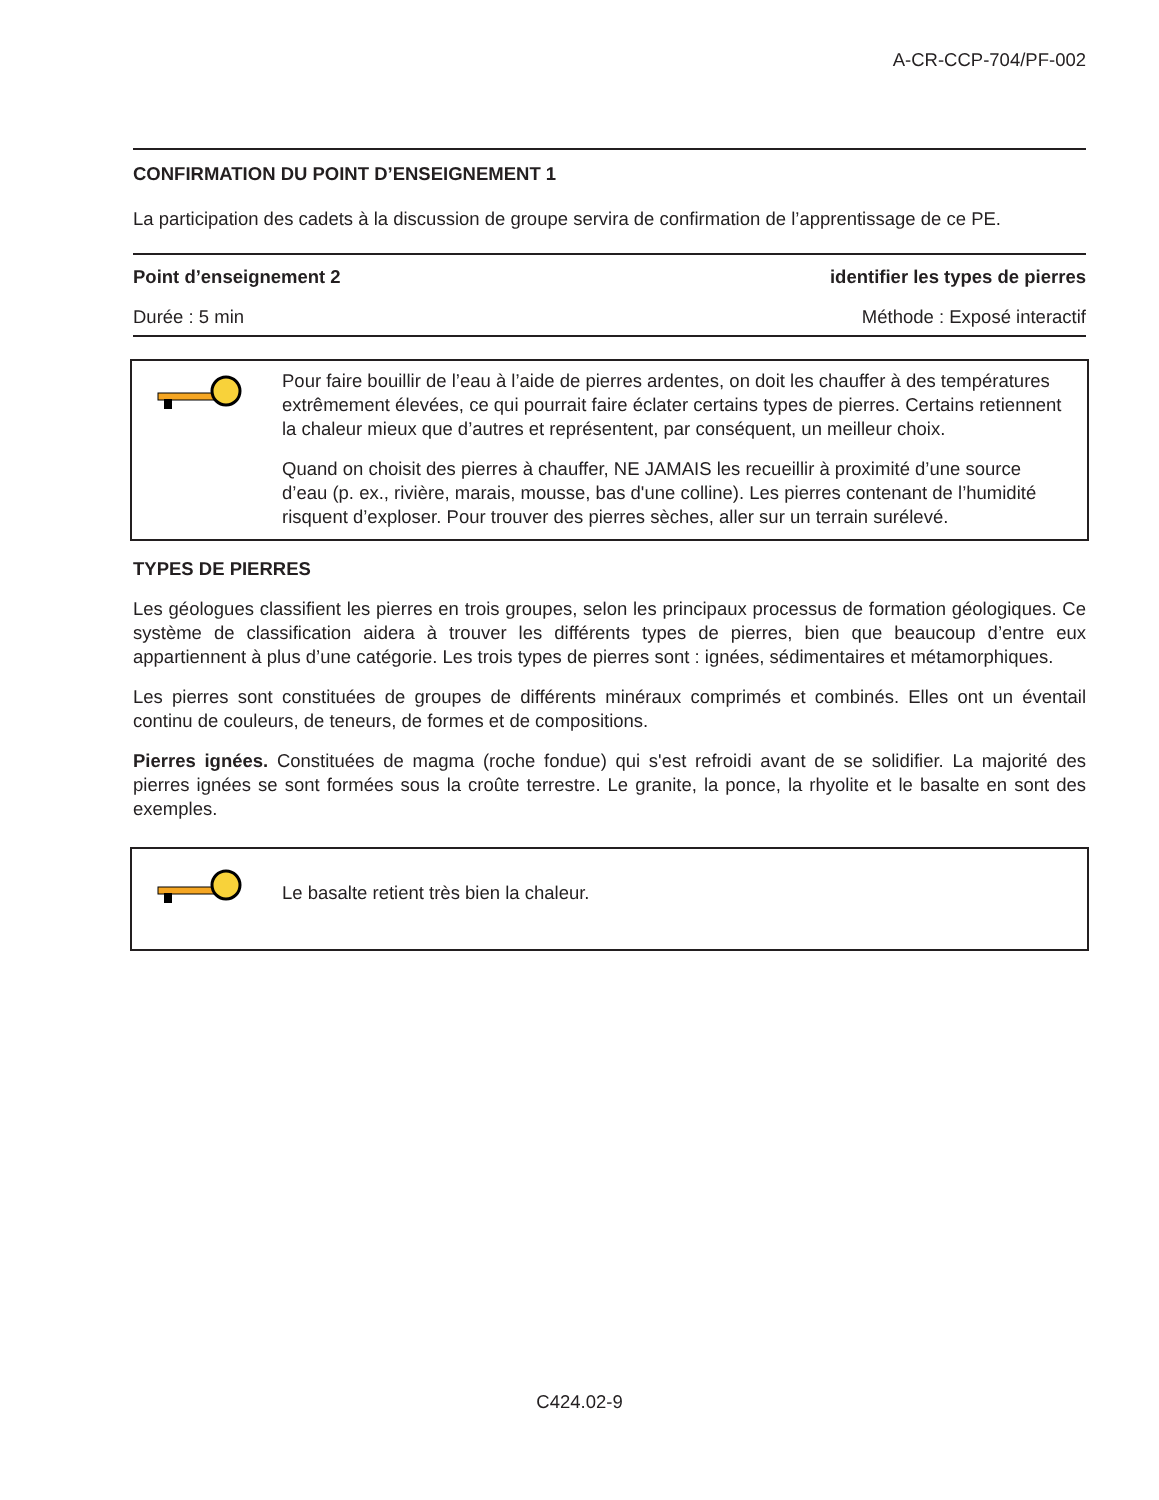A-CR-CCP-704/PF-002
CONFIRMATION DU POINT D’ENSEIGNEMENT 1
La participation des cadets à la discussion de groupe servira de confirmation de l’apprentissage de ce PE.
Point d’enseignement 2 identifier les types de pierres
Durée : 5 min Méthode : Exposé interactif
Pour faire bouillir de l’eau à l’aide de pierres ardentes, on doit les chauffer à des températures extrêmement élevées, ce qui pourrait faire éclater certains types de pierres. Certains retiennent la chaleur mieux que d’autres et représentent, par conséquent, un meilleur choix.
Quand on choisit des pierres à chauffer, NE JAMAIS les recueillir à proximité d’une source d’eau (p. ex., rivière, marais, mousse, bas d'une colline). Les pierres contenant de l’humidité risquent d’exploser. Pour trouver des pierres sèches, aller sur un terrain surélevé.
TYPES DE PIERRES
Les géologues classifient les pierres en trois groupes, selon les principaux processus de formation géologiques. Ce système de classification aidera à trouver les différents types de pierres, bien que beaucoup d’entre eux appartiennent à plus d’une catégorie. Les trois types de pierres sont : ignées, sédimentaires et métamorphiques.
Les pierres sont constituées de groupes de différents minéraux comprimés et combinés. Elles ont un éventail continu de couleurs, de teneurs, de formes et de compositions.
Pierres ignées. Constituées de magma (roche fondue) qui s'est refroidi avant de se solidifier. La majorité des pierres ignées se sont formées sous la croûte terrestre. Le granite, la ponce, la rhyolite et le basalte en sont des exemples.
Le basalte retient très bien la chaleur.
C424.02-9